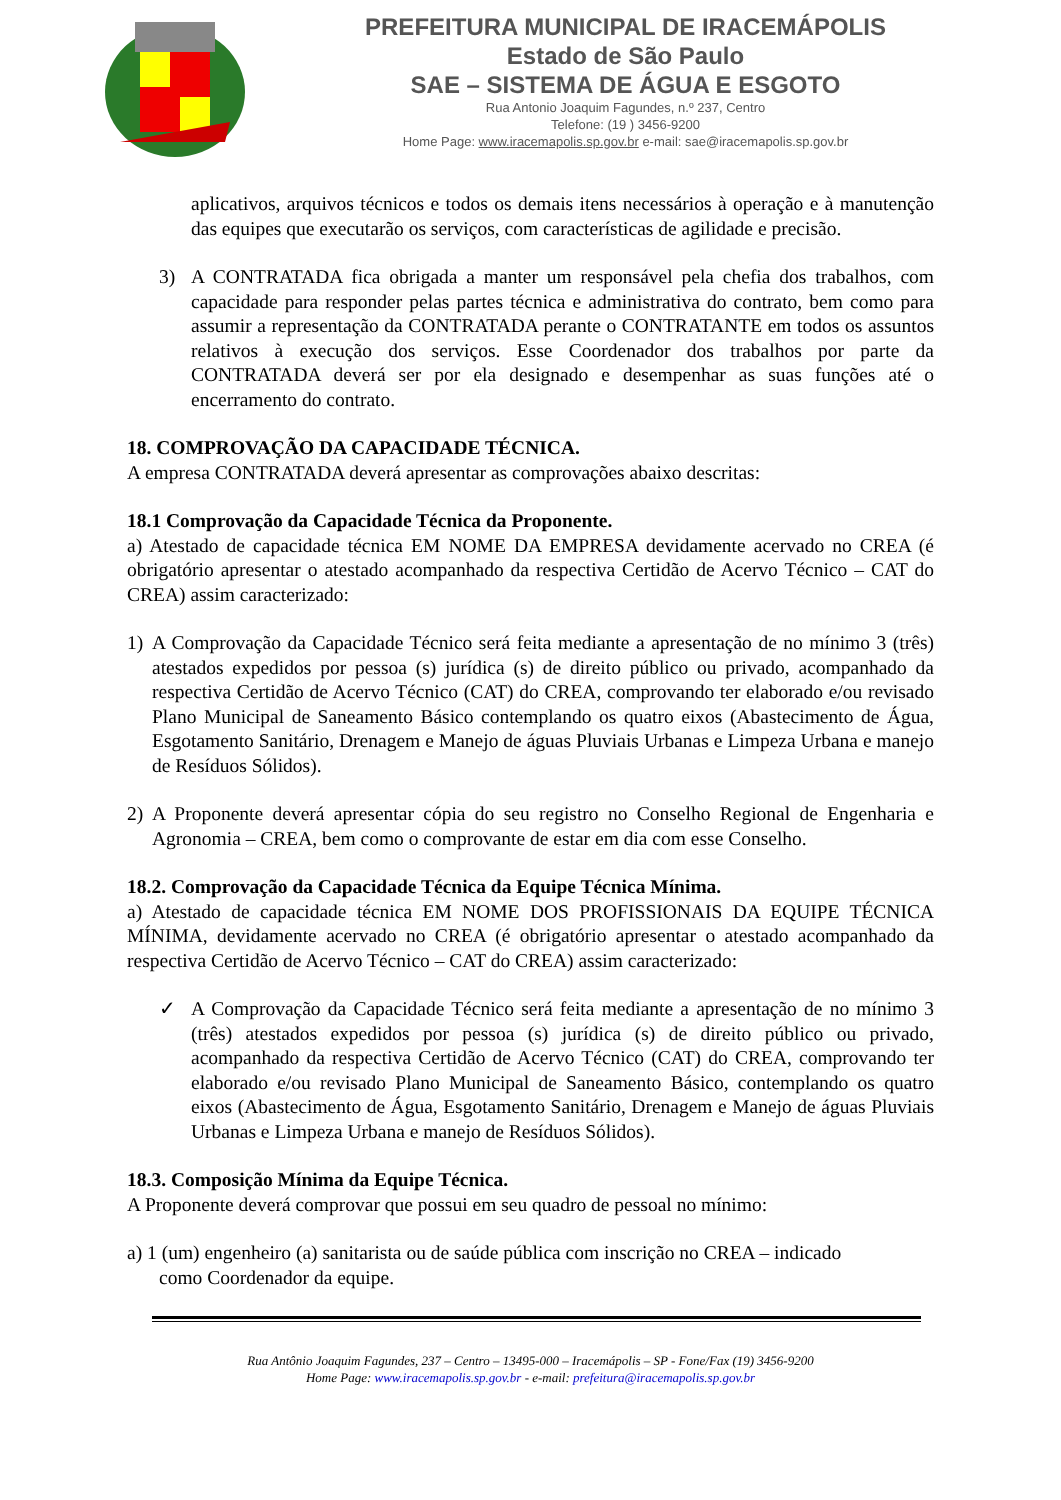PREFEITURA MUNICIPAL DE IRACEMÁPOLIS
Estado de São Paulo
SAE – SISTEMA DE ÁGUA E ESGOTO
Rua Antonio Joaquim Fagundes, n.º 237, Centro
Telefone: (19 ) 3456-9200
Home Page: www.iracemapolis.sp.gov.br e-mail: sae@iracemapolis.sp.gov.br
aplicativos, arquivos técnicos e todos os demais itens necessários à operação e à manutenção das equipes que executarão os serviços, com características de agilidade e precisão.
3) A CONTRATADA fica obrigada a manter um responsável pela chefia dos trabalhos, com capacidade para responder pelas partes técnica e administrativa do contrato, bem como para assumir a representação da CONTRATADA perante o CONTRATANTE em todos os assuntos relativos à execução dos serviços. Esse Coordenador dos trabalhos por parte da CONTRATADA deverá ser por ela designado e desempenhar as suas funções até o encerramento do contrato.
18. COMPROVAÇÃO DA CAPACIDADE TÉCNICA.
A empresa CONTRATADA deverá apresentar as comprovações abaixo descritas:
18.1 Comprovação da Capacidade Técnica da Proponente.
a) Atestado de capacidade técnica EM NOME DA EMPRESA devidamente acervado no CREA (é obrigatório apresentar o atestado acompanhado da respectiva Certidão de Acervo Técnico – CAT do CREA) assim caracterizado:
1) A Comprovação da Capacidade Técnico será feita mediante a apresentação de no mínimo 3 (três) atestados expedidos por pessoa (s) jurídica (s) de direito público ou privado, acompanhado da respectiva Certidão de Acervo Técnico (CAT) do CREA, comprovando ter elaborado e/ou revisado Plano Municipal de Saneamento Básico contemplando os quatro eixos (Abastecimento de Água, Esgotamento Sanitário, Drenagem e Manejo de águas Pluviais Urbanas e Limpeza Urbana e manejo de Resíduos Sólidos).
2) A Proponente deverá apresentar cópia do seu registro no Conselho Regional de Engenharia e Agronomia – CREA, bem como o comprovante de estar em dia com esse Conselho.
18.2. Comprovação da Capacidade Técnica da Equipe Técnica Mínima.
a) Atestado de capacidade técnica EM NOME DOS PROFISSIONAIS DA EQUIPE TÉCNICA MÍNIMA, devidamente acervado no CREA (é obrigatório apresentar o atestado acompanhado da respectiva Certidão de Acervo Técnico – CAT do CREA) assim caracterizado:
✓ A Comprovação da Capacidade Técnico será feita mediante a apresentação de no mínimo 3 (três) atestados expedidos por pessoa (s) jurídica (s) de direito público ou privado, acompanhado da respectiva Certidão de Acervo Técnico (CAT) do CREA, comprovando ter elaborado e/ou revisado Plano Municipal de Saneamento Básico, contemplando os quatro eixos (Abastecimento de Água, Esgotamento Sanitário, Drenagem e Manejo de águas Pluviais Urbanas e Limpeza Urbana e manejo de Resíduos Sólidos).
18.3. Composição Mínima da Equipe Técnica.
A Proponente deverá comprovar que possui em seu quadro de pessoal no mínimo:
a) 1 (um) engenheiro (a) sanitarista ou de saúde pública com inscrição no CREA – indicado
como Coordenador da equipe.
Rua Antônio Joaquim Fagundes, 237 – Centro – 13495-000 – Iracemápolis – SP - Fone/Fax (19) 3456-9200
Home Page: www.iracemapolis.sp.gov.br - e-mail: prefeitura@iracemapolis.sp.gov.br